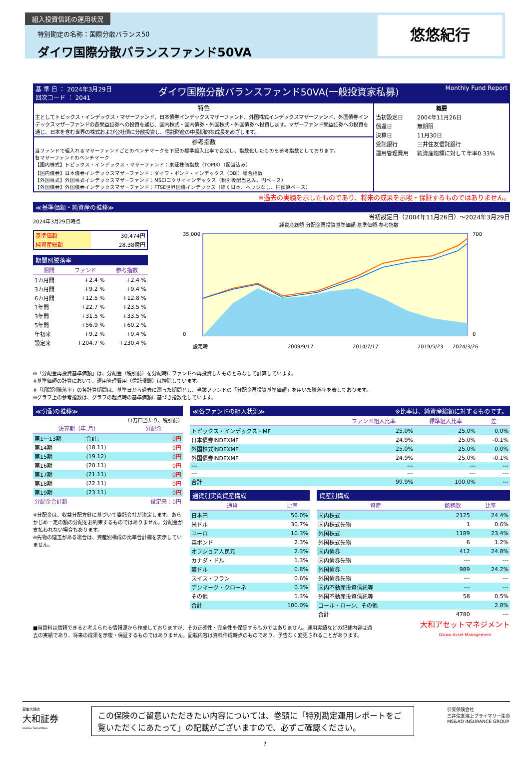組入投資信託の運用状況
特別勘定の名称：国際分散バランス50
ダイワ国際分散バランスファンド50VA
悠悠紀行
基 準 日 ： 2024年3月29日
回次コード ： 2041 ダイワ国際分散バランスファンド50VA(一般投資家私募) Monthly Fund Report
特色
主としてトピックス・インデックス・マザーファンド、日本債券インデックスマザーファンド、外国株式インデックスマザーファンド、外国債券インデックスマザーファンドの各受益証券への投資を通じ、国内株式・国内債券・外国株式・外国債券へ投資します。マザーファンド受益証券への投資を通じ、日本を含む世界の株式および公社債に分散投資し、信託財産の中長期的な成長をめざします。
参考指数
当ファンドで組入れるマザーファンドごとのベンチマークを下記の標準組入比率で合成し、指数化したものを参考指数としております。
各マザーファンドのベンチマーク
【国内株式】トピックス・インデックス・マザーファンド：東証株価指数（TOPIX）（配当込み）
【国内債券】日本債券インデックスマザーファンド：ダイワ・ボンド・インデックス（DBI）総合指数
【外国株式】外国株式インデックスマザーファンド：MSCIコクサイインデックス（税引後配当込み、円ベース）
【外国債券】外国債券インデックスマザーファンド：FTSE世界国債インデックス（除く日本、ヘッジなし、円換算ベース）
| 概要 | |
| --- | --- |
| 当初設定日 | 2004年11月26日 |
| 償還日 | 無期限 |
| 決算日 | 11月30日 |
| 受託銀行 | 三井住友信託銀行 |
| 運用管理費用 | 純資産総額に対して年率0.33% |
※過去の実績を示したものであり、将来の成果を示唆・保証するものではありません。
≪基準価額・純資産の推移≫
2024年3月29日時点
| 基準価額 | 30,474円 |
| 純資産総額 | 28.38億円 |
期間別騰落率
| 期間 | ファンド | 参考指数 |
| --- | --- | --- |
| 1カ月間 | +2.4 % | +2.4 % |
| 3カ月間 | +9.2 % | +9.4 % |
| 6カ月間 | +12.5 % | +12.8 % |
| 1年間 | +22.7 % | +23.5 % |
| 3年間 | +31.5 % | +33.5 % |
| 5年間 | +56.9 % | +60.2 % |
| 年初来 | +9.2 % | +9.4 % |
| 設定来 | +204.7 % | +230.4 % |
当初設定日（2004年11月26日）～2024年3月29日
純資産総額 分配金再投資基準価額 基準価額 参考指数
35,000
0
700
0
設定時
2009/9/17
2014/7/17
2019/5/23
2024/3/26
※「分配金再投資基準価額」は、分配金（税引前）を分配時にファンドへ再投資したものとみなして計算しています。
※基準価額の計算において、運用管理費用（信託報酬）は控除しています。
※「期間別騰落率」の各計算期間は、基準日から過去に遡った期間とし、当該ファンドの「分配金再投資基準価額」を用いた騰落率を表しております。
※グラフ上の参考指数は、グラフの起点時の基準価額に基づき指数化しています。
≪分配の推移≫
（1万口当たり、税引前）
| 決算期（年.月） | | 分配金 |
| --- | --- | --- |
| 第1～13期 | 合計: | 0円 |
| 第14期 | (18.11) | 0円 |
| 第15期 | (19.12) | 0円 |
| 第16期 | (20.11) | 0円 |
| 第17期 | (21.11) | 0円 |
| 第18期 | (22.11) | 0円 |
| 第19期 | (23.11) | 0円 |
| 分配金合計額 | | 設定来：0円 |
※分配金は、収益分配方針に基づいて委託会社が決定します。あらかじめ一定の額の分配をお約束するものではありません。分配金が支払われない場合もあります。
※先物の建玉がある場合は、資産別構成の比率合計欄を表示していません。
≪各ファンドの組入状況≫ ※比率は、純資産総額に対するものです。
| | ファンド組入比率 | 標準組入比率 | 差 |
| --- | --- | --- | --- |
| トピックス・インデックス・MF | 25.0% | 25.0% | 0.0% |
| 日本債券INDEXMF | 24.9% | 25.0% | -0.1% |
| 外国株式INDEXMF | 25.0% | 25.0% | 0.0% |
| 外国債券INDEXMF | 24.9% | 25.0% | -0.1% |
| --- | --- | --- | --- |
| --- | --- | --- | --- |
| 合計 | 99.9% | 100.0% | --- |
通貨別実質資産構成
| 通貨 | 比率 |
| --- | --- |
| 日本円 | 50.0% |
| 米ドル | 30.7% |
| ユーロ | 10.3% |
| 英ポンド | 2.3% |
| オフショア人民元 | 2.3% |
| カナダ・ドル | 1.3% |
| 豪ドル | 0.8% |
| スイス・フラン | 0.6% |
| デンマーク・クローネ | 0.3% |
| その他 | 1.3% |
| 合計 | 100.0% |
資産別構成
| 資産 | 銘柄数 | 比率 |
| --- | --- | --- |
| 国内株式 | 2125 | 24.4% |
| 国内株式先物 | 1 | 0.6% |
| 外国株式 | 1189 | 23.4% |
| 外国株式先物 | 6 | 1.2% |
| 国内債券 | 412 | 24.8% |
| 国内債券先物 | --- | --- |
| 外国債券 | 989 | 24.2% |
| 外国債券先物 | --- | --- |
| 国内不動産投資信託等 | --- | --- |
| 外国不動産投資信託等 | 58 | 0.5% |
| コール・ローン、その他 | | 2.8% |
| 合計 | 4780 | --- |
■当資料は信頼できると考えられる情報源から作成しておりますが、その正確性・完全性を保証するものではありません。運用実績などの記載内容は過去の実績であり、将来の成果を示唆・保証するものではありません。記載内容は資料作成時点のものであり、予告なく変更されることがあります。
大和アセットマネジメント
Daiwa Asset Management
募集代理店
大和証券
Daiwa Securities
この保険のご留意いただきたい内容については、巻頭に「特別勘定運用レポートをご覧いただくにあたって」の記載がございますので、必ずご確認ください。
引受保険会社
三井住友海上プライマリー生命
MS&AD INSURANCE GROUP
7